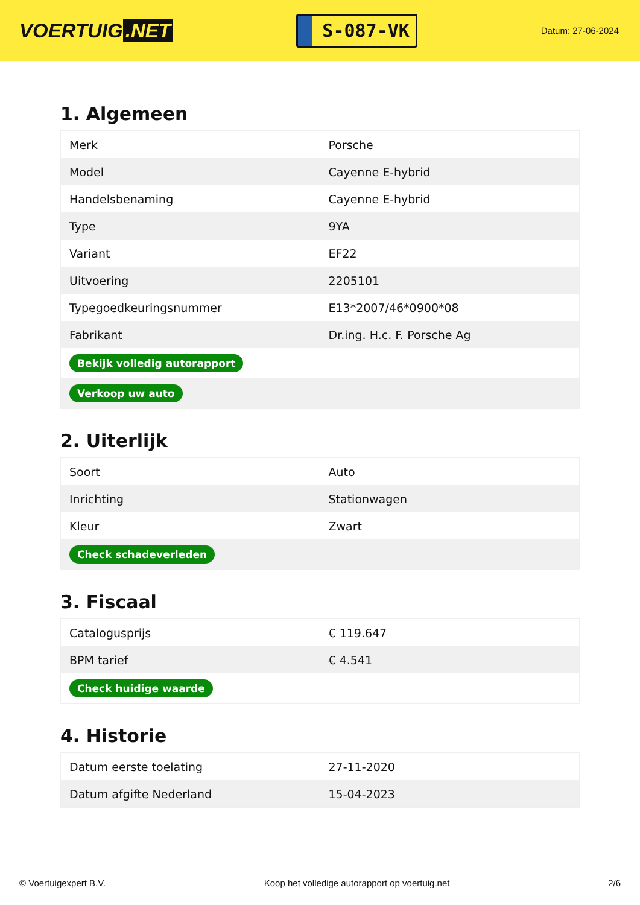VOERTUIG.NET
S-087-VK
Datum: 27-06-2024
1. Algemeen
| Merk | Porsche |
| Model | Cayenne E-hybrid |
| Handelsbenaming | Cayenne E-hybrid |
| Type | 9YA |
| Variant | EF22 |
| Uitvoering | 2205101 |
| Typegoedkeuringsnummer | E13*2007/46*0900*08 |
| Fabrikant | Dr.ing. H.c. F. Porsche Ag |
| Bekijk volledig autorapport | |
| Verkoop uw auto | |
2. Uiterlijk
| Soort | Auto |
| Inrichting | Stationwagen |
| Kleur | Zwart |
| Check schadeverleden | |
3. Fiscaal
| Catalogusprijs | € 119.647 |
| BPM tarief | € 4.541 |
| Check huidige waarde | |
4. Historie
| Datum eerste toelating | 27-11-2020 |
| Datum afgifte Nederland | 15-04-2023 |
© Voertuigexpert B.V. Koop het volledige autorapport op voertuig.net 2/6